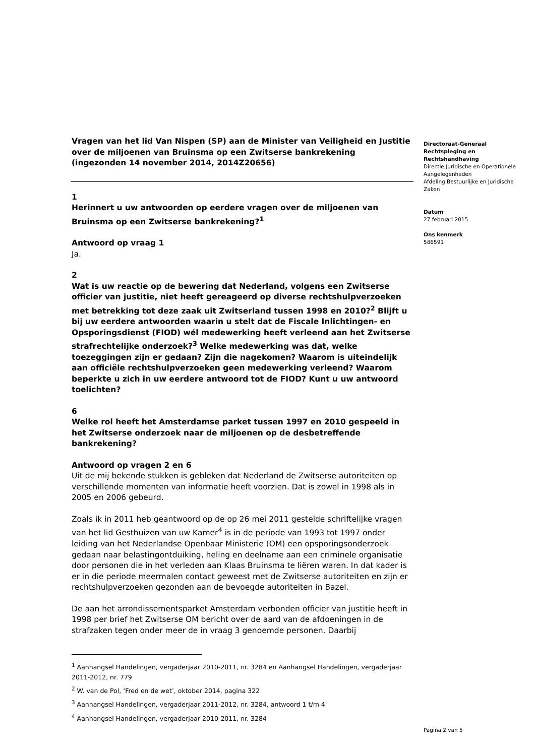Vragen van het lid Van Nispen (SP) aan de Minister van Veiligheid en Justitie over de miljoenen van Bruinsma op een Zwitserse bankrekening (ingezonden 14 november 2014, 2014Z20656)
1
Herinnert u uw antwoorden op eerdere vragen over de miljoenen van Bruinsma op een Zwitserse bankrekening?<sup>1</sup>
Antwoord op vraag 1
Ja.
2
Wat is uw reactie op de bewering dat Nederland, volgens een Zwitserse officier van justitie, niet heeft gereageerd op diverse rechtshulpverzoeken met betrekking tot deze zaak uit Zwitserland tussen 1998 en 2010?<sup>2</sup> Blijft u bij uw eerdere antwoorden waarin u stelt dat de Fiscale Inlichtingen- en Opsporingsdienst (FIOD) wél medewerking heeft verleend aan het Zwitserse strafrechtelijke onderzoek?<sup>3</sup> Welke medewerking was dat, welke toezeggingen zijn er gedaan? Zijn die nagekomen? Waarom is uiteindelijk aan officiële rechtshulpverzoeken geen medewerking verleend? Waarom beperkte u zich in uw eerdere antwoord tot de FIOD? Kunt u uw antwoord toelichten?
6
Welke rol heeft het Amsterdamse parket tussen 1997 en 2010 gespeeld in het Zwitserse onderzoek naar de miljoenen op de desbetreffende bankrekening?
Antwoord op vragen 2 en 6
Uit de mij bekende stukken is gebleken dat Nederland de Zwitserse autoriteiten op verschillende momenten van informatie heeft voorzien. Dat is zowel in 1998 als in 2005 en 2006 gebeurd.
Zoals ik in 2011 heb geantwoord op de op 26 mei 2011 gestelde schriftelijke vragen van het lid Gesthuizen van uw Kamer<sup>4</sup> is in de periode van 1993 tot 1997 onder leiding van het Nederlandse Openbaar Ministerie (OM) een opsporingsonderzoek gedaan naar belastingontduiking, heling en deelname aan een criminele organisatie door personen die in het verleden aan Klaas Bruinsma te liëren waren. In dat kader is er in die periode meermalen contact geweest met de Zwitserse autoriteiten en zijn er rechtshulpverzoeken gezonden aan de bevoegde autoriteiten in Bazel.
De aan het arrondissementsparket Amsterdam verbonden officier van justitie heeft in 1998 per brief het Zwitserse OM bericht over de aard van de afdoeningen in de strafzaken tegen onder meer de in vraag 3 genoemde personen. Daarbij
<sup>1</sup> Aanhangsel Handelingen, vergaderjaar 2010-2011, nr. 3284 en Aanhangsel Handelingen, vergaderjaar 2011-2012, nr. 779
<sup>2</sup> W. van de Pol, ‘Fred en de wet’, oktober 2014, pagina 322
<sup>3</sup> Aanhangsel Handelingen, vergaderjaar 2011-2012, nr. 3284, antwoord 1 t/m 4
<sup>4</sup> Aanhangsel Handelingen, vergaderjaar 2010-2011, nr. 3284
Directoraat-Generaal Rechtspleging en Rechtshandhaving
Directie Juridische en Operationele Aangelegenheden
Afdeling Bestuurlijke en Juridische Zaken
Datum
27 februari 2015
Ons kenmerk
586591
Pagina 2 van 5